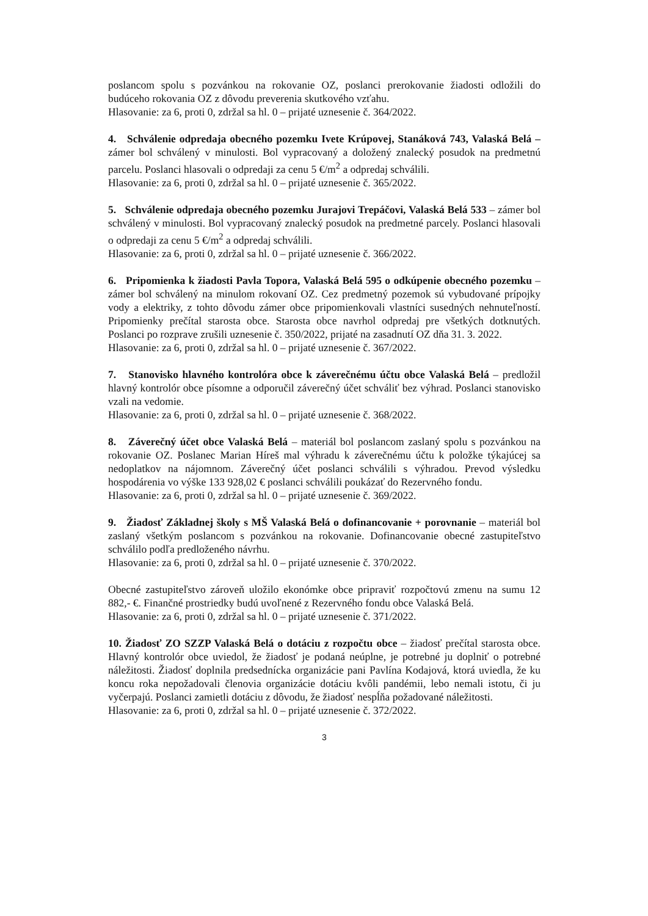poslancom spolu s pozvánkou na rokovanie OZ, poslanci prerokovanie žiadosti odložili do budúceho rokovania OZ z dôvodu preverenia skutkového vzťahu.
Hlasovanie: za 6, proti 0, zdržal sa hl. 0 – prijaté uznesenie č. 364/2022.
4. Schválenie odpredaja obecného pozemku Ivete Krúpovej, Stanáková 743, Valaská Belá – zámer bol schválený v minulosti. Bol vypracovaný a doložený znalecký posudok na predmetnú parcelu. Poslanci hlasovali o odpredaji za cenu 5 €/m<sup>2</sup> a odpredaj schválili.
Hlasovanie: za 6, proti 0, zdržal sa hl. 0 – prijaté uznesenie č. 365/2022.
5. Schválenie odpredaja obecného pozemku Jurajovi Trepáčovi, Valaská Belá 533 – zámer bol schválený v minulosti. Bol vypracovaný znalecký posudok na predmetné parcely. Poslanci hlasovali o odpredaji za cenu 5 €/m<sup>2</sup> a odpredaj schválili.
Hlasovanie: za 6, proti 0, zdržal sa hl. 0 – prijaté uznesenie č. 366/2022.
6. Pripomienka k žiadosti Pavla Topora, Valaská Belá 595 o odkúpenie obecného pozemku – zámer bol schválený na minulom rokovaní OZ. Cez predmetný pozemok sú vybudované prípojky vody a elektriky, z tohto dôvodu zámer obce pripomienkovali vlastníci susedných nehnuteľností. Pripomienky prečítal starosta obce. Starosta obce navrhol odpredaj pre všetkých dotknutých. Poslanci po rozprave zrušili uznesenie č. 350/2022, prijaté na zasadnutí OZ dňa 31. 3. 2022.
Hlasovanie: za 6, proti 0, zdržal sa hl. 0 – prijaté uznesenie č. 367/2022.
7. Stanovisko hlavného kontrolóra obce k záverečnému účtu obce Valaská Belá – predložil hlavný kontrolór obce písomne a odporučil záverečný účet schváliť bez výhrad. Poslanci stanovisko vzali na vedomie.
Hlasovanie: za 6, proti 0, zdržal sa hl. 0 – prijaté uznesenie č. 368/2022.
8. Záverečný účet obce Valaská Belá – materiál bol poslancom zaslaný spolu s pozvánkou na rokovanie OZ. Poslanec Marian Híreš mal výhradu k záverečnému účtu k položke týkajúcej sa nedoplatkov na nájomnom. Záverečný účet poslanci schválili s výhradou. Prevod výsledku hospodárenia vo výške 133 928,02 € poslanci schválili poukázať do Rezervného fondu.
Hlasovanie: za 6, proti 0, zdržal sa hl. 0 – prijaté uznesenie č. 369/2022.
9. Žiadosť Základnej školy s MŠ Valaská Belá o dofinancovanie + porovnanie – materiál bol zaslaný všetkým poslancom s pozvánkou na rokovanie. Dofinancovanie obecné zastupiteľstvo schválilo podľa predloženého návrhu.
Hlasovanie: za 6, proti 0, zdržal sa hl. 0 – prijaté uznesenie č. 370/2022.
Obecné zastupiteľstvo zároveň uložilo ekonómke obce pripraviť rozpočtovú zmenu na sumu 12 882,- €. Finančné prostriedky budú uvoľnené z Rezervného fondu obce Valaská Belá.
Hlasovanie: za 6, proti 0, zdržal sa hl. 0 – prijaté uznesenie č. 371/2022.
10. Žiadosť ZO SZZP Valaská Belá o dotáciu z rozpočtu obce – žiadosť prečítal starosta obce. Hlavný kontrolór obce uviedol, že žiadosť je podaná neúplne, je potrebné ju doplniť o potrebné náležitosti. Žiadosť doplnila predsednícka organizácie pani Pavlína Kodajová, ktorá uviedla, že ku koncu roka nepožadovali členovia organizácie dotáciu kvôli pandémii, lebo nemali istotu, či ju vyčerpajú. Poslanci zamietli dotáciu z dôvodu, že žiadosť nespĺňa požadované náležitosti.
Hlasovanie: za 6, proti 0, zdržal sa hl. 0 – prijaté uznesenie č. 372/2022.
3